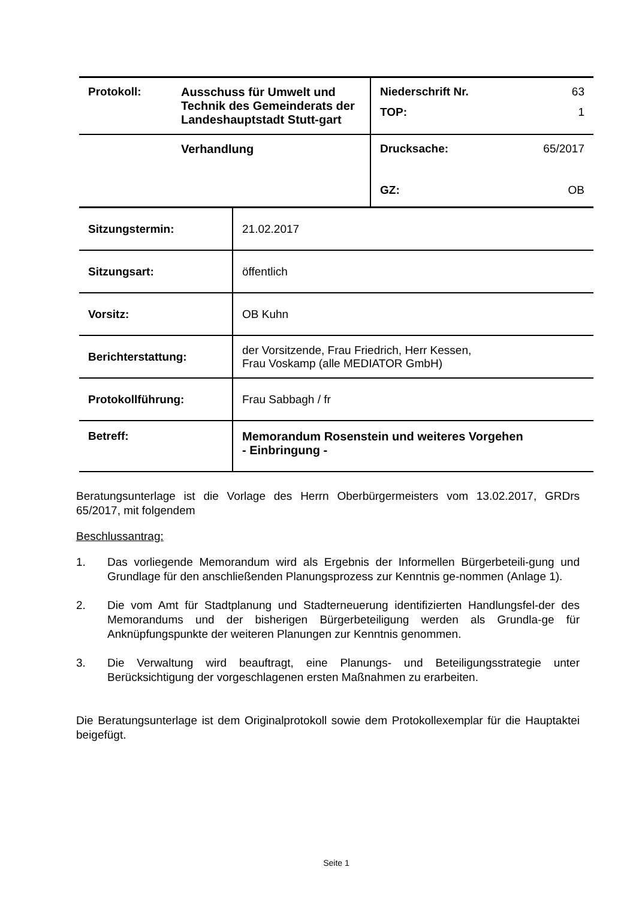| Protokoll: | Ausschuss für Umwelt und Technik des Gemeinderats der Landeshauptstadt Stutt-gart | Niederschrift Nr. 63 TOP: 1 |
| | Verhandlung | Drucksache: 65/2017 GZ: OB |
| Sitzungstermin: | 21.02.2017 |
| Sitzungsart: | öffentlich |
| Vorsitz: | OB Kuhn |
| Berichterstattung: | der Vorsitzende, Frau Friedrich, Herr Kessen, Frau Voskamp (alle MEDIATOR GmbH) |
| Protokollführung: | Frau Sabbagh / fr |
| Betreff: | Memorandum Rosenstein und weiteres Vorgehen - Einbringung - |
Beratungsunterlage ist die Vorlage des Herrn Oberbürgermeisters vom 13.02.2017, GRDrs 65/2017, mit folgendem
Beschlussantrag:
1. Das vorliegende Memorandum wird als Ergebnis der Informellen Bürgerbeteili-gung und Grundlage für den anschließenden Planungsprozess zur Kenntnis ge-nommen (Anlage 1).
2. Die vom Amt für Stadtplanung und Stadterneuerung identifizierten Handlungsfel-der des Memorandums und der bisherigen Bürgerbeteiligung werden als Grundla-ge für Anknüpfungspunkte der weiteren Planungen zur Kenntnis genommen.
3. Die Verwaltung wird beauftragt, eine Planungs- und Beteiligungsstrategie unter Berücksichtigung der vorgeschlagenen ersten Maßnahmen zu erarbeiten.
Die Beratungsunterlage ist dem Originalprotokoll sowie dem Protokollexemplar für die Hauptaktei beigefügt.
Seite 1